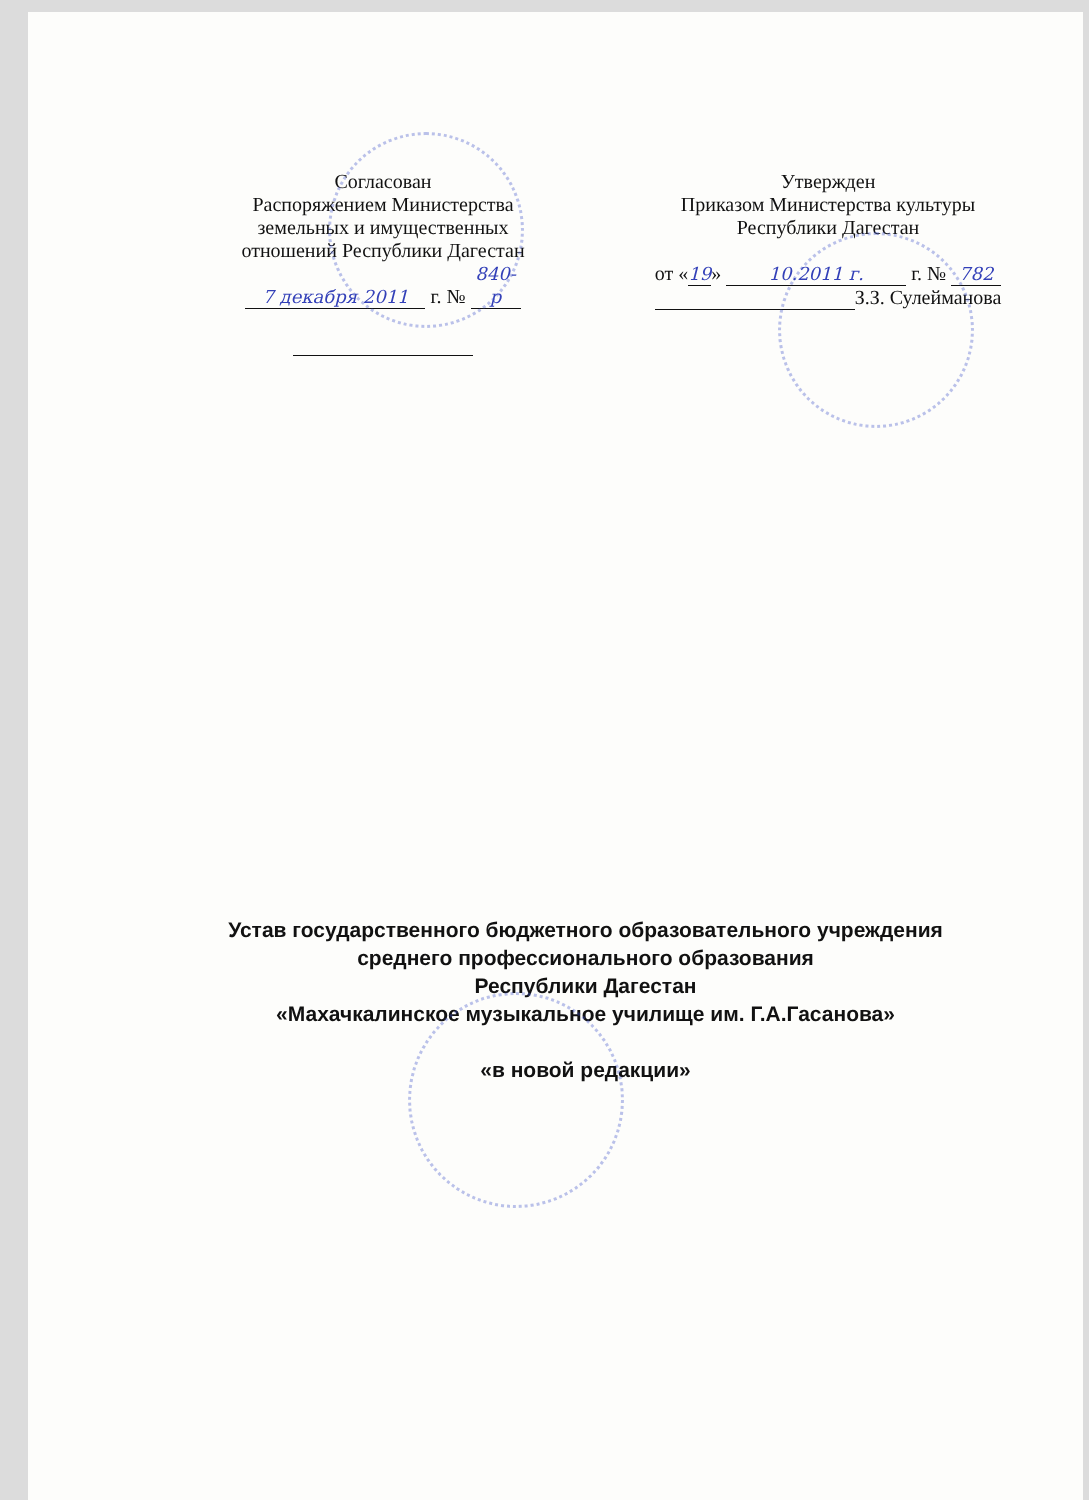Согласован
Распоряжением Министерства
земельных и имущественных
отношений Республики Дагестан
7 декабря 2011 г. № 840-р
Утвержден
Приказом Министерства культуры
Республики Дагестан
от «19» 10.2011 г. г. № 782
З.З. Сулейманова
Устав государственного бюджетного образовательного учреждения
среднего профессионального образования
Республики Дагестан
«Махачкалинское музыкальное училище им. Г.А.Гасанова»
«в новой редакции»